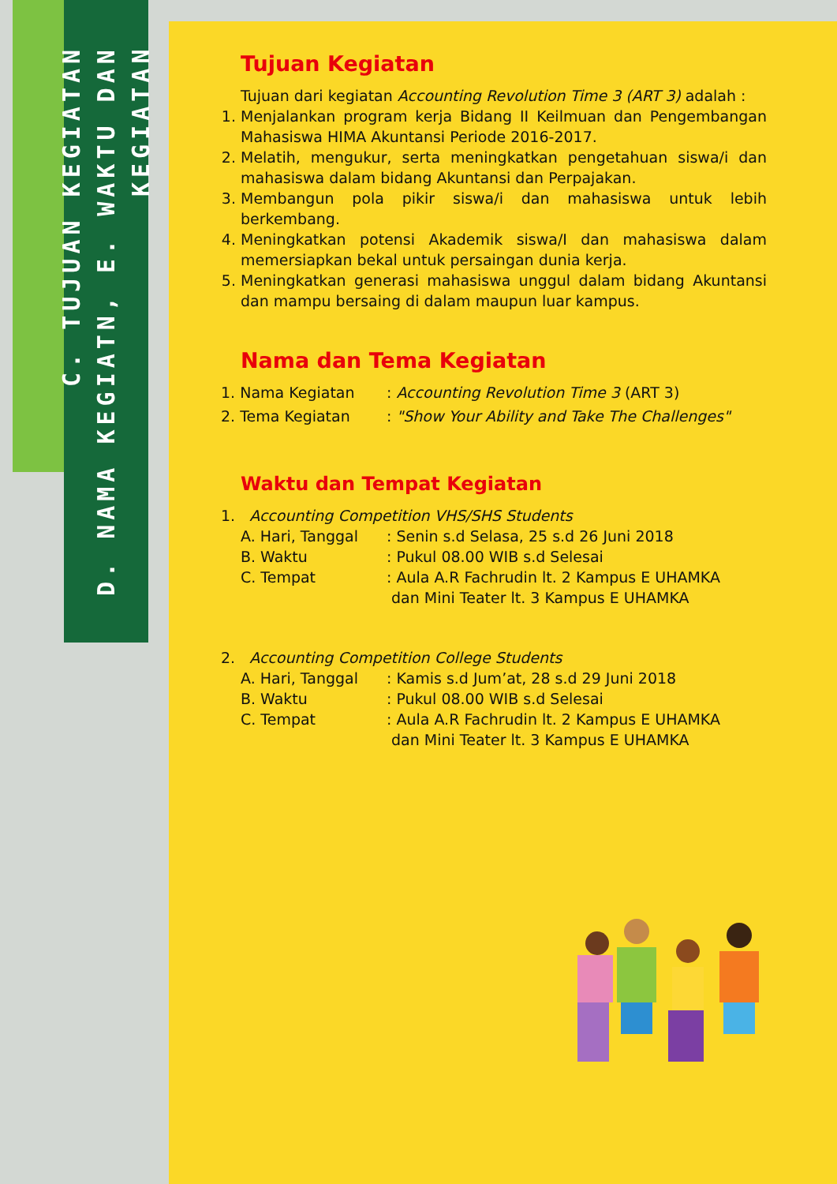C. TUJUAN KEGIATAN
D. NAMA KEGIATN, E. WAKTU DAN KEGIATAN
Tujuan Kegiatan
Tujuan dari kegiatan Accounting Revolution Time 3 (ART 3) adalah :
1. Menjalankan program kerja Bidang II Keilmuan dan Pengembangan Mahasiswa HIMA Akuntansi Periode 2016-2017.
2. Melatih, mengukur, serta meningkatkan pengetahuan siswa/i dan mahasiswa dalam bidang Akuntansi dan Perpajakan.
3. Membangun pola pikir siswa/i dan mahasiswa untuk lebih berkembang.
4. Meningkatkan potensi Akademik siswa/I dan mahasiswa dalam memersiapkan bekal untuk persaingan dunia kerja.
5. Meningkatkan generasi mahasiswa unggul dalam bidang Akuntansi dan mampu bersaing di dalam maupun luar kampus.
Nama dan Tema Kegiatan
1. Nama Kegiatan: Accounting Revolution Time 3 (ART 3)
2. Tema Kegiatan: "Show Your Ability and Take The Challenges"
Waktu dan Tempat Kegiatan
1. Accounting Competition VHS/SHS Students
A. Hari, Tanggal: Senin s.d Selasa, 25 s.d 26 Juni 2018
B. Waktu: Pukul 08.00 WIB s.d Selesai
C. Tempat: Aula A.R Fachrudin lt. 2 Kampus E UHAMKA
dan Mini Teater lt. 3 Kampus E UHAMKA
2. Accounting Competition College Students
A. Hari, Tanggal: Kamis s.d Jum’at, 28 s.d 29 Juni 2018
B. Waktu: Pukul 08.00 WIB s.d Selesai
C. Tempat: Aula A.R Fachrudin lt. 2 Kampus E UHAMKA
dan Mini Teater lt. 3 Kampus E UHAMKA